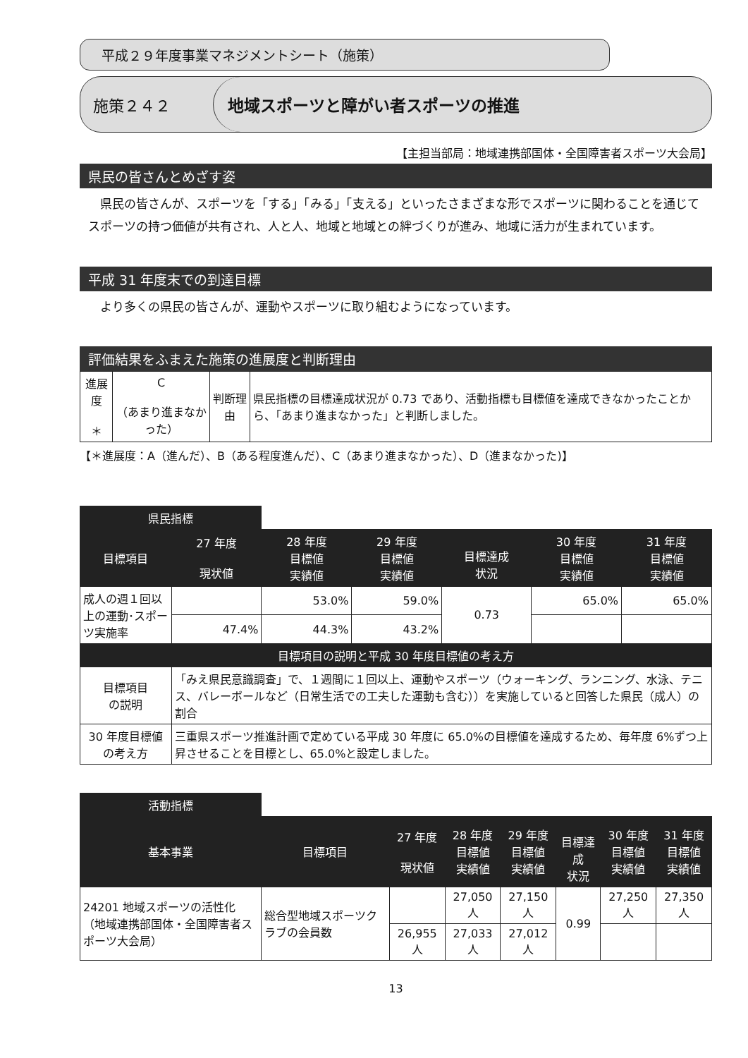平成２９年度事業マネジメントシート（施策）
施策２４２
地域スポーツと障がい者スポーツの推進
【主担当部局：地域連携部国体・全国障害者スポーツ大会局】
県民の皆さんとめざす姿
　県民の皆さんが、スポーツを「する」「みる」「支える」といったさまざまな形でスポーツに関わることを通じてスポーツの持つ価値が共有され、人と人、地域と地域との絆づくりが進み、地域に活力が生まれています。
平成 31 年度末での到達目標
　より多くの県民の皆さんが、運動やスポーツに取り組むようになっています。
評価結果をふまえた施策の進展度と判断理由
| 進展度 ＊ | C （あまり進まなかった） | 判断理由 | 県民指標の目標達成状況が 0.73 であり、活動指標も目標値を達成できなかったことから、「あまり進まなかった」と判断しました。 |
【＊進展度：A（進んだ）、B（ある程度進んだ）、C（あまり進まなかった）、D（進まなかった)】
| 県民指標 | | | | | | |
| --- | --- | --- | --- | --- | --- | --- |
| 目標項目 | 27 年度 現状値 | 28 年度 目標値 実績値 | 29 年度 目標値 実績値 | 目標達成 状況 | 30 年度 目標値 実績値 | 31 年度 目標値 実績値 |
| 成人の週１回以上の運動･スポーツ実施率 | | 53.0% | 59.0% | 0.73 | 65.0% | 65.0% |
| | 47.4% | 44.3% | 43.2% | | | |
| 目標項目の説明と平成 30 年度目標値の考え方 | | | | | | |
| 目標項目 の説明 | 「みえ県民意識調査」で、１週間に１回以上、運動やスポーツ（ウォーキング、ランニング、水泳、テニス、バレーボールなど（日常生活での工夫した運動も含む））を実施していると回答した県民（成人）の割合 | | | | | |
| 30 年度目標値 の考え方 | 三重県スポーツ推進計画で定めている平成 30 年度に 65.0%の目標値を達成するため、毎年度 6%ずつ上昇させることを目標とし、65.0%と設定しました。 | | | | | |
| 活動指標 | | | | | | | |
| --- | --- | --- | --- | --- | --- | --- | --- |
| 基本事業 | 目標項目 | 27 年度 現状値 | 28 年度 目標値 実績値 | 29 年度 目標値 実績値 | 目標達成 状況 | 30 年度 目標値 実績値 | 31 年度 目標値 実績値 |
| 24201 地域スポーツの活性化 （地域連携部国体・全国障害者スポーツ大会局） | 総合型地域スポーツクラブの会員数 | | 27,050 人 | 27,150 人 | 0.99 | 27,250 人 | 27,350 人 |
| | | 26,955 人 | 27,033 人 | 27,012 人 | | | |
13